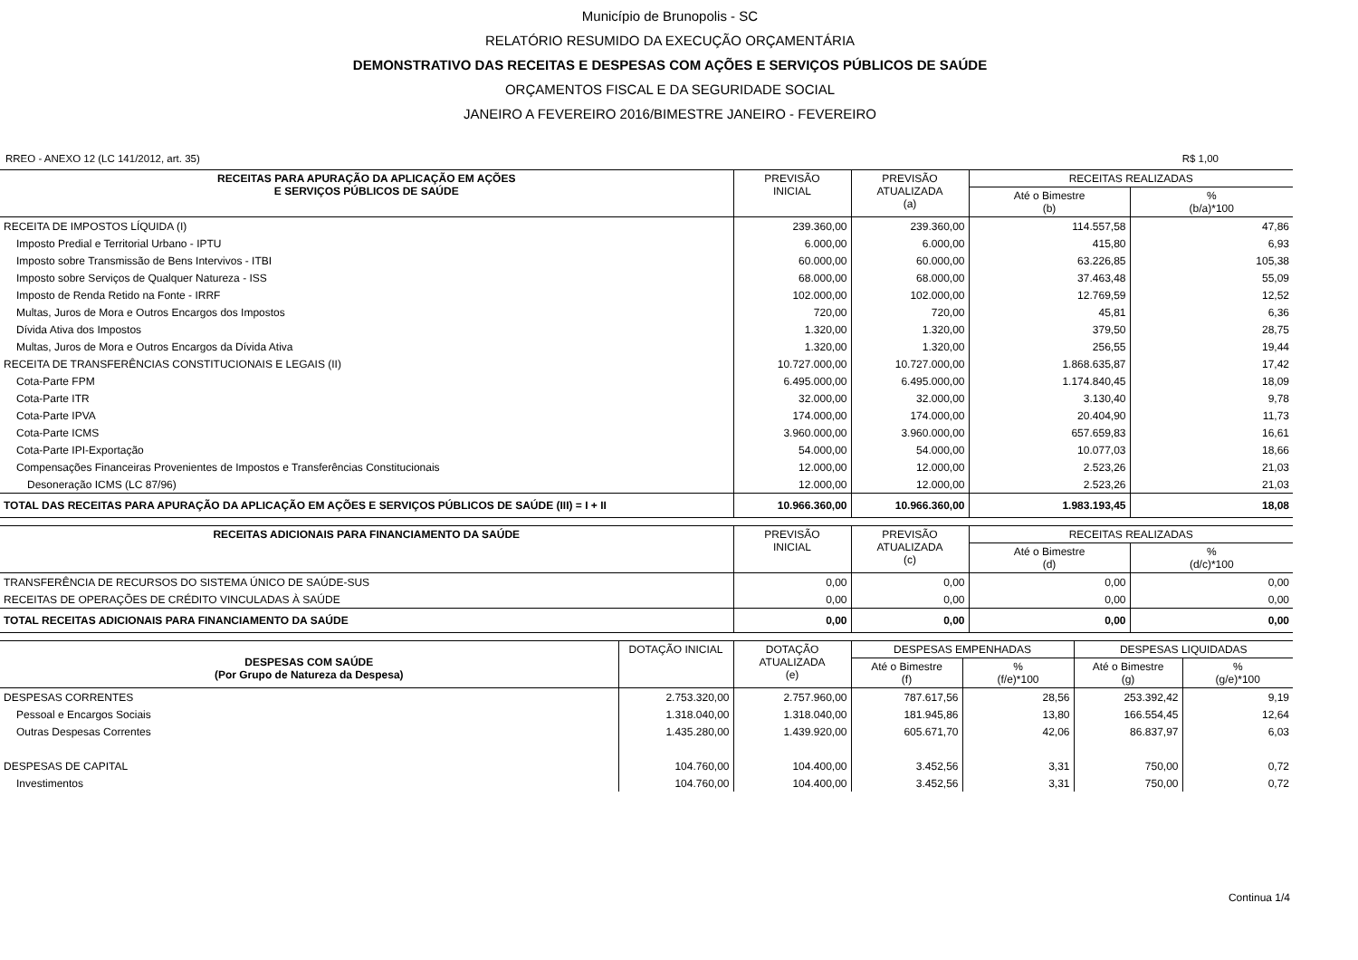Município de Brunopolis - SC
RELATÓRIO RESUMIDO DA EXECUÇÃO ORÇAMENTÁRIA
DEMONSTRATIVO DAS RECEITAS E DESPESAS COM AÇÕES E SERVIÇOS PÚBLICOS DE SAÚDE
ORÇAMENTOS FISCAL E DA SEGURIDADE SOCIAL
JANEIRO A FEVEREIRO 2016/BIMESTRE JANEIRO - FEVEREIRO
RREO - ANEXO 12 (LC 141/2012, art. 35) R$ 1,00
| RECEITAS PARA APURAÇÃO DA APLICAÇÃO EM AÇÕES E SERVIÇOS PÚBLICOS DE SAÚDE | PREVISÃO INICIAL | PREVISÃO ATUALIZADA (a) | RECEITAS REALIZADAS | |
| --- | --- | --- | --- | --- |
| | | | Até o Bimestre (b) | % (b/a)*100 |
| RECEITA DE IMPOSTOS LÍQUIDA (I) | 239.360,00 | 239.360,00 | 114.557,58 | 47,86 |
| Imposto Predial e Territorial Urbano - IPTU | 6.000,00 | 6.000,00 | 415,80 | 6,93 |
| Imposto sobre Transmissão de Bens Intervivos - ITBI | 60.000,00 | 60.000,00 | 63.226,85 | 105,38 |
| Imposto sobre Serviços de Qualquer Natureza - ISS | 68.000,00 | 68.000,00 | 37.463,48 | 55,09 |
| Imposto de Renda Retido na Fonte - IRRF | 102.000,00 | 102.000,00 | 12.769,59 | 12,52 |
| Multas, Juros de Mora e Outros Encargos dos Impostos | 720,00 | 720,00 | 45,81 | 6,36 |
| Dívida Ativa dos Impostos | 1.320,00 | 1.320,00 | 379,50 | 28,75 |
| Multas, Juros de Mora e Outros Encargos da Dívida Ativa | 1.320,00 | 1.320,00 | 256,55 | 19,44 |
| RECEITA DE TRANSFERÊNCIAS CONSTITUCIONAIS E LEGAIS (II) | 10.727.000,00 | 10.727.000,00 | 1.868.635,87 | 17,42 |
| Cota-Parte FPM | 6.495.000,00 | 6.495.000,00 | 1.174.840,45 | 18,09 |
| Cota-Parte ITR | 32.000,00 | 32.000,00 | 3.130,40 | 9,78 |
| Cota-Parte IPVA | 174.000,00 | 174.000,00 | 20.404,90 | 11,73 |
| Cota-Parte ICMS | 3.960.000,00 | 3.960.000,00 | 657.659,83 | 16,61 |
| Cota-Parte IPI-Exportação | 54.000,00 | 54.000,00 | 10.077,03 | 18,66 |
| Compensações Financeiras Provenientes de Impostos e Transferências Constitucionais | 12.000,00 | 12.000,00 | 2.523,26 | 21,03 |
| Desoneração ICMS (LC 87/96) | 12.000,00 | 12.000,00 | 2.523,26 | 21,03 |
| TOTAL DAS RECEITAS PARA APURAÇÃO DA APLICAÇÃO EM AÇÕES E SERVIÇOS PÚBLICOS DE SAÚDE (III) = I + II | 10.966.360,00 | 10.966.360,00 | 1.983.193,45 | 18,08 |
| RECEITAS ADICIONAIS PARA FINANCIAMENTO DA SAÚDE | PREVISÃO INICIAL | PREVISÃO ATUALIZADA (c) | RECEITAS REALIZADAS | |
| --- | --- | --- | --- | --- |
| | | | Até o Bimestre (d) | % (d/c)*100 |
| TRANSFERÊNCIA DE RECURSOS DO SISTEMA ÚNICO DE SAÚDE-SUS | 0,00 | 0,00 | 0,00 | 0,00 |
| RECEITAS DE OPERAÇÕES DE CRÉDITO VINCULADAS À SAÚDE | 0,00 | 0,00 | 0,00 | 0,00 |
| TOTAL RECEITAS ADICIONAIS PARA FINANCIAMENTO DA SAÚDE | 0,00 | 0,00 | 0,00 | 0,00 |
| DESPESAS COM SAÚDE (Por Grupo de Natureza da Despesa) | DOTAÇÃO INICIAL | DOTAÇÃO ATUALIZADA (e) | DESPESAS EMPENHADAS | | DESPESAS LIQUIDADAS | |
| --- | --- | --- | --- | --- | --- | --- |
| | | | Até o Bimestre (f) | % (f/e)*100 | Até o Bimestre (g) | % (g/e)*100 |
| DESPESAS CORRENTES | 2.753.320,00 | 2.757.960,00 | 787.617,56 | 28,56 | 253.392,42 | 9,19 |
| Pessoal e Encargos Sociais | 1.318.040,00 | 1.318.040,00 | 181.945,86 | 13,80 | 166.554,45 | 12,64 |
| Outras Despesas Correntes | 1.435.280,00 | 1.439.920,00 | 605.671,70 | 42,06 | 86.837,97 | 6,03 |
| DESPESAS DE CAPITAL | 104.760,00 | 104.400,00 | 3.452,56 | 3,31 | 750,00 | 0,72 |
| Investimentos | 104.760,00 | 104.400,00 | 3.452,56 | 3,31 | 750,00 | 0,72 |
Continua 1/4